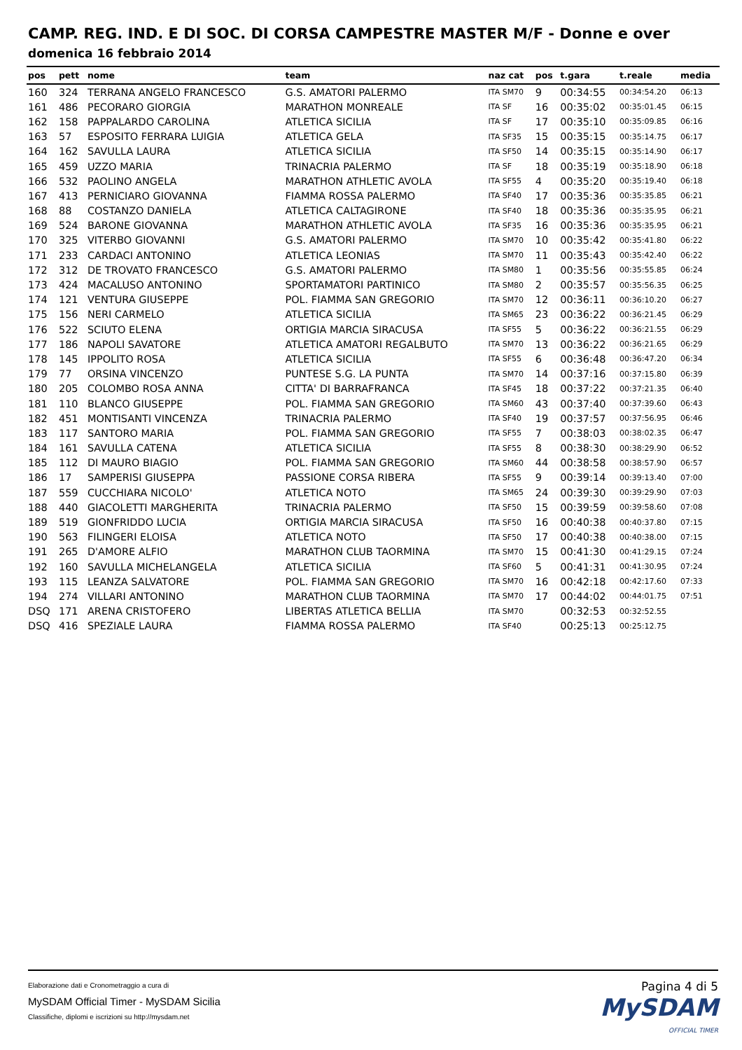CAMP. REG. IND. E DI SOC. DI CORSA CAMPESTRE MASTER M/F - Donne e over
domenica 16 febbraio 2014
| pos | pett | nome | team | naz cat | pos | t.gara | t.reale | media |
| --- | --- | --- | --- | --- | --- | --- | --- | --- |
| 160 | 324 | TERRANA ANGELO FRANCESCO | G.S. AMATORI PALERMO | ITA SM70 | 9 | 00:34:55 | 00:34:54.20 | 06:13 |
| 161 | 486 | PECORARO GIORGIA | MARATHON MONREALE | ITA SF | 16 | 00:35:02 | 00:35:01.45 | 06:15 |
| 162 | 158 | PAPPALARDO CAROLINA | ATLETICA SICILIA | ITA SF | 17 | 00:35:10 | 00:35:09.85 | 06:16 |
| 163 | 57 | ESPOSITO FERRARA LUIGIA | ATLETICA GELA | ITA SF35 | 15 | 00:35:15 | 00:35:14.75 | 06:17 |
| 164 | 162 | SAVULLA LAURA | ATLETICA SICILIA | ITA SF50 | 14 | 00:35:15 | 00:35:14.90 | 06:17 |
| 165 | 459 | UZZO MARIA | TRINACRIA PALERMO | ITA SF | 18 | 00:35:19 | 00:35:18.90 | 06:18 |
| 166 | 532 | PAOLINO ANGELA | MARATHON ATHLETIC AVOLA | ITA SF55 | 4 | 00:35:20 | 00:35:19.40 | 06:18 |
| 167 | 413 | PERNICIARO GIOVANNA | FIAMMA ROSSA PALERMO | ITA SF40 | 17 | 00:35:36 | 00:35:35.85 | 06:21 |
| 168 | 88 | COSTANZO DANIELA | ATLETICA CALTAGIRONE | ITA SF40 | 18 | 00:35:36 | 00:35:35.95 | 06:21 |
| 169 | 524 | BARONE GIOVANNA | MARATHON ATHLETIC AVOLA | ITA SF35 | 16 | 00:35:36 | 00:35:35.95 | 06:21 |
| 170 | 325 | VITERBO GIOVANNI | G.S. AMATORI PALERMO | ITA SM70 | 10 | 00:35:42 | 00:35:41.80 | 06:22 |
| 171 | 233 | CARDACI ANTONINO | ATLETICA LEONIAS | ITA SM70 | 11 | 00:35:43 | 00:35:42.40 | 06:22 |
| 172 | 312 | DE TROVATO FRANCESCO | G.S. AMATORI PALERMO | ITA SM80 | 1 | 00:35:56 | 00:35:55.85 | 06:24 |
| 173 | 424 | MACALUSO ANTONINO | SPORTAMATORI PARTINICO | ITA SM80 | 2 | 00:35:57 | 00:35:56.35 | 06:25 |
| 174 | 121 | VENTURA GIUSEPPE | POL. FIAMMA SAN GREGORIO | ITA SM70 | 12 | 00:36:11 | 00:36:10.20 | 06:27 |
| 175 | 156 | NERI CARMELO | ATLETICA SICILIA | ITA SM65 | 23 | 00:36:22 | 00:36:21.45 | 06:29 |
| 176 | 522 | SCIUTO ELENA | ORTIGIA MARCIA SIRACUSA | ITA SF55 | 5 | 00:36:22 | 00:36:21.55 | 06:29 |
| 177 | 186 | NAPOLI SAVATORE | ATLETICA AMATORI REGALBUTO | ITA SM70 | 13 | 00:36:22 | 00:36:21.65 | 06:29 |
| 178 | 145 | IPPOLITO ROSA | ATLETICA SICILIA | ITA SF55 | 6 | 00:36:48 | 00:36:47.20 | 06:34 |
| 179 | 77 | ORSINA VINCENZO | PUNTESE S.G. LA PUNTA | ITA SM70 | 14 | 00:37:16 | 00:37:15.80 | 06:39 |
| 180 | 205 | COLOMBO ROSA ANNA | CITTA' DI BARRAFRANCA | ITA SF45 | 18 | 00:37:22 | 00:37:21.35 | 06:40 |
| 181 | 110 | BLANCO GIUSEPPE | POL. FIAMMA SAN GREGORIO | ITA SM60 | 43 | 00:37:40 | 00:37:39.60 | 06:43 |
| 182 | 451 | MONTISANTI VINCENZA | TRINACRIA PALERMO | ITA SF40 | 19 | 00:37:57 | 00:37:56.95 | 06:46 |
| 183 | 117 | SANTORO MARIA | POL. FIAMMA SAN GREGORIO | ITA SF55 | 7 | 00:38:03 | 00:38:02.35 | 06:47 |
| 184 | 161 | SAVULLA CATENA | ATLETICA SICILIA | ITA SF55 | 8 | 00:38:30 | 00:38:29.90 | 06:52 |
| 185 | 112 | DI MAURO BIAGIO | POL. FIAMMA SAN GREGORIO | ITA SM60 | 44 | 00:38:58 | 00:38:57.90 | 06:57 |
| 186 | 17 | SAMPERISI GIUSEPPA | PASSIONE CORSA RIBERA | ITA SF55 | 9 | 00:39:14 | 00:39:13.40 | 07:00 |
| 187 | 559 | CUCCHIARA NICOLO' | ATLETICA NOTO | ITA SM65 | 24 | 00:39:30 | 00:39:29.90 | 07:03 |
| 188 | 440 | GIACOLETTI MARGHERITA | TRINACRIA PALERMO | ITA SF50 | 15 | 00:39:59 | 00:39:58.60 | 07:08 |
| 189 | 519 | GIONFRIDDO LUCIA | ORTIGIA MARCIA SIRACUSA | ITA SF50 | 16 | 00:40:38 | 00:40:37.80 | 07:15 |
| 190 | 563 | FILINGERI ELOISA | ATLETICA NOTO | ITA SF50 | 17 | 00:40:38 | 00:40:38.00 | 07:15 |
| 191 | 265 | D'AMORE ALFIO | MARATHON CLUB TAORMINA | ITA SM70 | 15 | 00:41:30 | 00:41:29.15 | 07:24 |
| 192 | 160 | SAVULLA MICHELANGELA | ATLETICA SICILIA | ITA SF60 | 5 | 00:41:31 | 00:41:30.95 | 07:24 |
| 193 | 115 | LEANZA SALVATORE | POL. FIAMMA SAN GREGORIO | ITA SM70 | 16 | 00:42:18 | 00:42:17.60 | 07:33 |
| 194 | 274 | VILLARI ANTONINO | MARATHON CLUB TAORMINA | ITA SM70 | 17 | 00:44:02 | 00:44:01.75 | 07:51 |
| DSQ | 171 | ARENA CRISTOFERO | LIBERTAS ATLETICA BELLIA | ITA SM70 | | 00:32:53 | 00:32:52.55 | |
| DSQ | 416 | SPEZIALE LAURA | FIAMMA ROSSA PALERMO | ITA SF40 | | 00:25:13 | 00:25:12.75 | |
Elaborazione dati e Cronometraggio a cura di
MySDAM Official Timer - MySDAM Sicilia
Classifiche, diplomi e iscrizioni su http://mysdam.net
Pagina 4 di 5
MySDAM
OFFICIAL TIMER